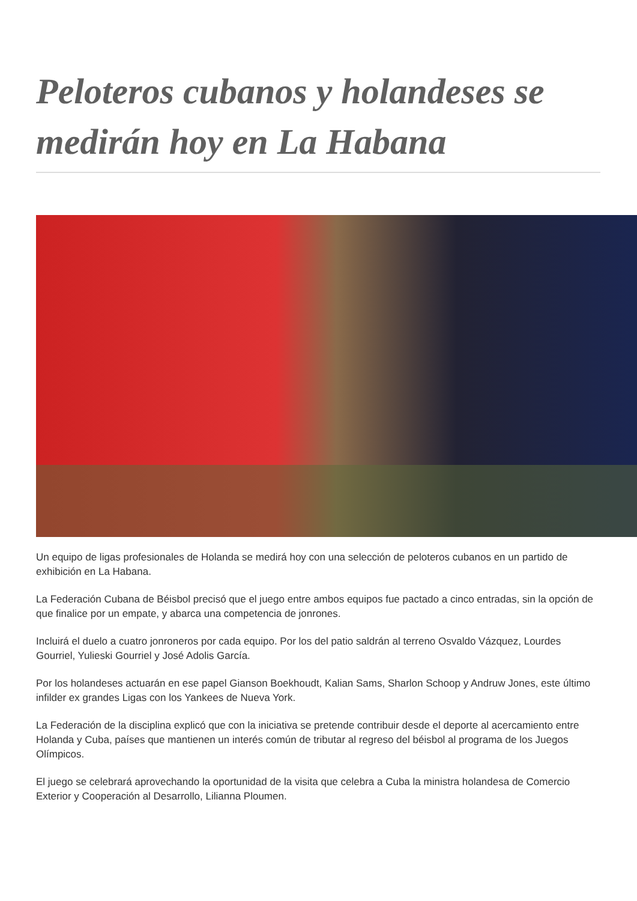Peloteros cubanos y holandeses se medirán hoy en La Habana
Un equipo de ligas profesionales de Holanda se medirá hoy con una selección de peloteros cubanos en un partido de exhibición en La Habana.
La Federación Cubana de Béisbol precisó que el juego entre ambos equipos fue pactado a cinco entradas, sin la opción de que finalice por un empate, y abarca una competencia de jonrones.
Incluirá el duelo a cuatro jonroneros por cada equipo. Por los del patio saldrán al terreno Osvaldo Vázquez, Lourdes Gourriel, Yulieski Gourriel y José Adolis García.
Por los holandeses actuarán en ese papel Gianson Boekhoudt, Kalian Sams, Sharlon Schoop y Andruw Jones, este último infilder ex grandes Ligas con los Yankees de Nueva York.
La Federación de la disciplina explicó que con la iniciativa se pretende contribuir desde el deporte al acercamiento entre Holanda y Cuba, países que mantienen un interés común de tributar al regreso del béisbol al programa de los Juegos Olímpicos.
El juego se celebrará aprovechando la oportunidad de la visita que celebra a Cuba la ministra holandesa de Comercio Exterior y Cooperación al Desarrollo, Lilianna Ploumen.